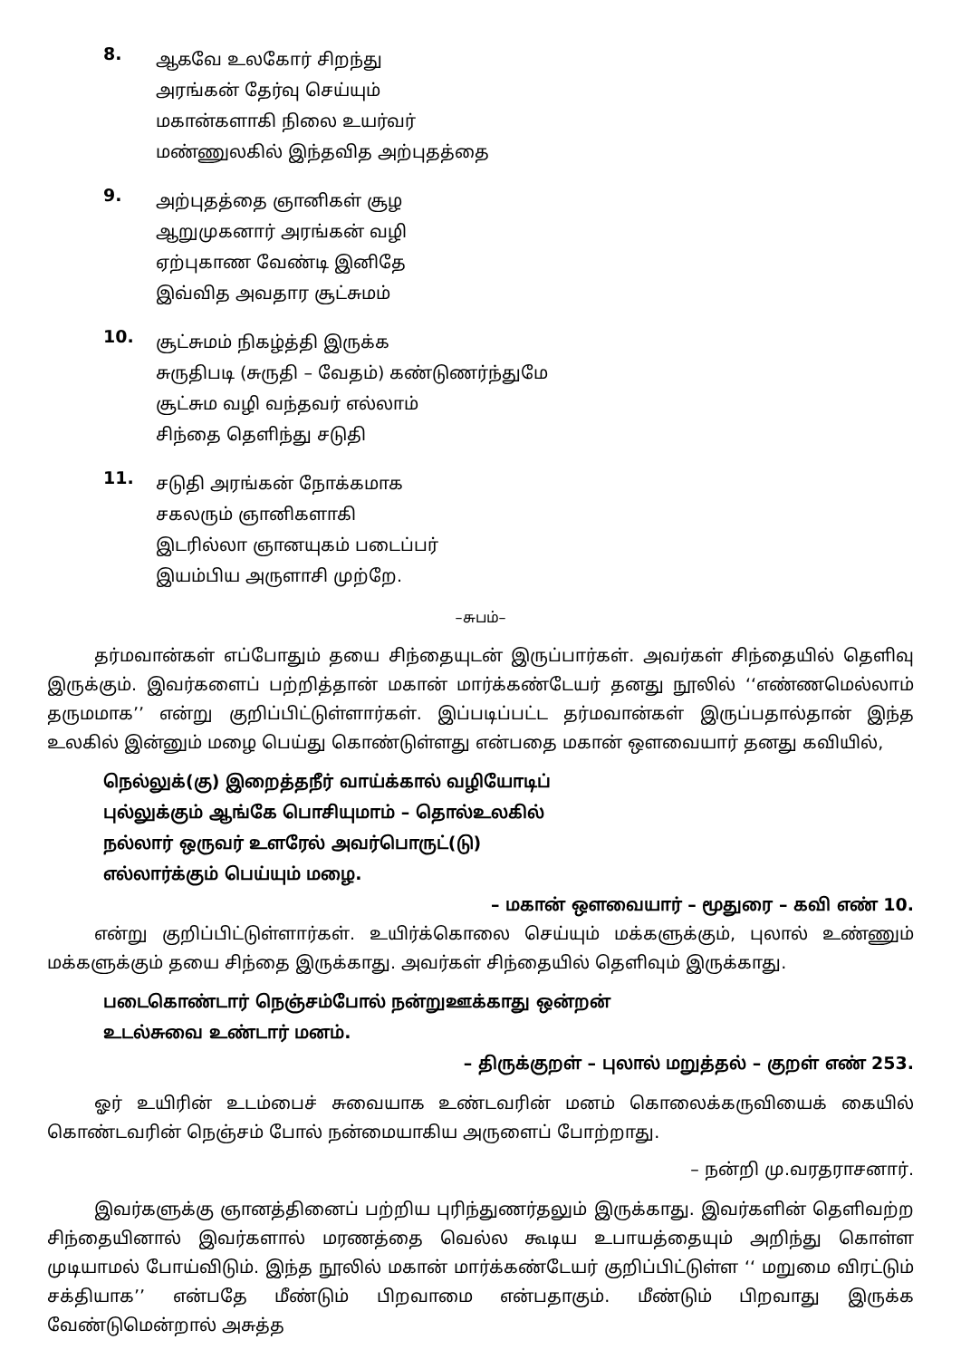8.
ஆகவே உலகோர் சிறந்து
அரங்கன் தேர்வு செய்யும்
மகான்களாகி நிலை உயர்வர்
மண்ணுலகில் இந்தவித அற்புதத்தை
9.
அற்புதத்தை ஞானிகள் சூழ
ஆறுமுகனார் அரங்கன் வழி
ஏற்புகாண வேண்டி இனிதே
இவ்வித அவதார சூட்சுமம்
10.
சூட்சுமம் நிகழ்த்தி இருக்க
சுருதிபடி (சுருதி – வேதம்) கண்டுணர்ந்துமே
சூட்சும வழி வந்தவர் எல்லாம்
சிந்தை தெளிந்து சடுதி
11.
சடுதி அரங்கன் நோக்கமாக
சகலரும் ஞானிகளாகி
இடரில்லா ஞானயுகம் படைப்பர்
இயம்பிய அருளாசி முற்றே.
–சுபம்–
தர்மவான்கள் எப்போதும் தயை சிந்தையுடன் இருப்பார்கள். அவர்கள் சிந்தையில் தெளிவு இருக்கும். இவர்களைப் பற்றித்தான் மகான் மார்க்கண்டேயர் தனது நூலில் ‘‘எண்ணமெல்லாம் தருமமாக’’ என்று குறிப்பிட்டுள்ளார்கள். இப்படிப்பட்ட தர்மவான்கள் இருப்பதால்தான் இந்த உலகில் இன்னும் மழை பெய்து கொண்டுள்ளது என்பதை மகான் ஔவையார் தனது கவியில்,
நெல்லுக்(கு) இறைத்தநீர் வாய்க்கால் வழியோடிப்
புல்லுக்கும் ஆங்கே பொசியுமாம் – தொல்உலகில்
நல்லார் ஒருவர் உளரேல் அவர்பொருட்(டு)
எல்லார்க்கும் பெய்யும் மழை.
– மகான் ஔவையார் – மூதுரை – கவி எண் 10.
என்று குறிப்பிட்டுள்ளார்கள். உயிர்க்கொலை செய்யும் மக்களுக்கும், புலால் உண்ணும் மக்களுக்கும் தயை சிந்தை இருக்காது. அவர்கள் சிந்தையில் தெளிவும் இருக்காது.
படைகொண்டார் நெஞ்சம்போல் நன்றுஊக்காது ஒன்றன்
உடல்சுவை உண்டார் மனம்.
– திருக்குறள் – புலால் மறுத்தல் – குறள் எண் 253.
ஓர் உயிரின் உடம்பைச் சுவையாக உண்டவரின் மனம் கொலைக்கருவியைக் கையில் கொண்டவரின் நெஞ்சம் போல் நன்மையாகிய அருளைப் போற்றாது.
– நன்றி மு.வரதராசனார்.
இவர்களுக்கு ஞானத்தினைப் பற்றிய புரிந்துணர்தலும் இருக்காது. இவர்களின் தெளிவற்ற சிந்தையினால் இவர்களால் மரணத்தை வெல்ல கூடிய உபாயத்தையும் அறிந்து கொள்ள முடியாமல் போய்விடும். இந்த நூலில் மகான் மார்க்கண்டேயர் குறிப்பிட்டுள்ள ‘‘ மறுமை விரட்டும் சக்தியாக’’ என்பதே மீண்டும் பிறவாமை என்பதாகும். மீண்டும் பிறவாது இருக்க வேண்டுமென்றால் அசுத்த